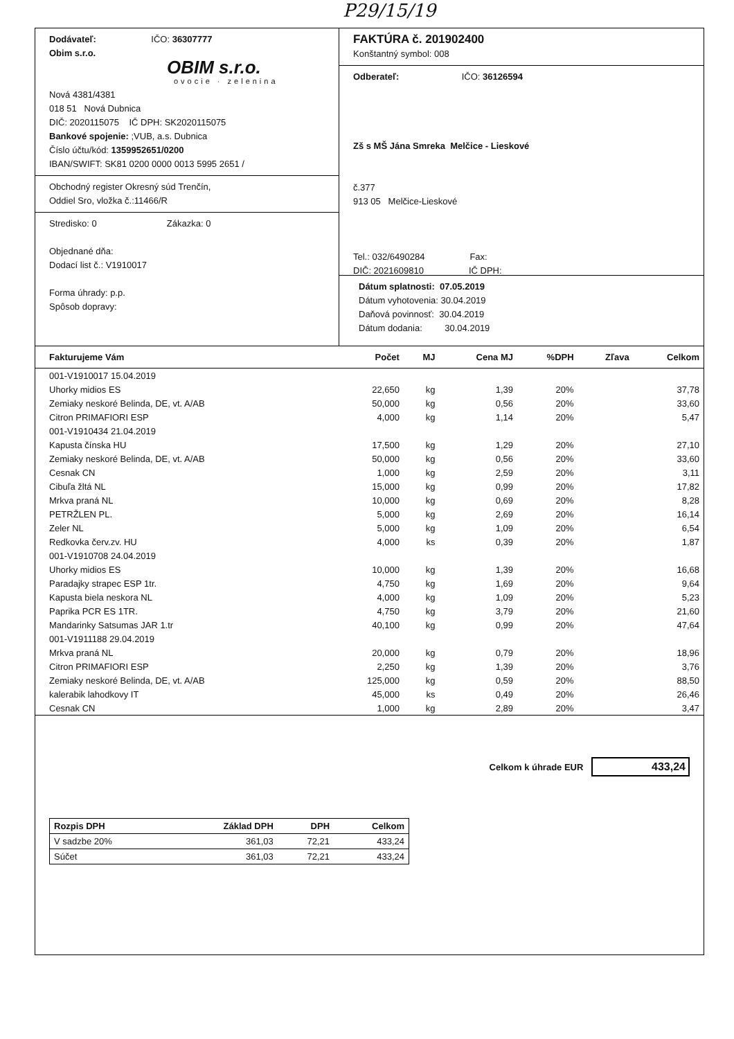P29/15/19
Dodávateľ: IČO: 36307777
Obim s.r.o.
OBIM s.r.o.
ovocie · zelenina
Nová 4381/4381
018 51 Nová Dubnica
DIČ: 2020115075 IČ DPH: SK2020115075
Bankové spojenie: ;VUB, a.s. Dubnica
Číslo účtu/kód: 1359952651/0200
IBAN/SWIFT: SK81 0200 0000 0013 5995 2651 /
Obchodný register Okresný súd Trenčín,
Oddiel Sro, vložka č.:11466/R
Stredisko: 0 Zákazka: 0
Objednané dňa:
Dodací list č.: V1910017
Forma úhrady: p.p.
Spôsob dopravy:
FAKTÚRA č. 201902400
Konštantný symbol: 008
Odberateľ: IČO: 36126594
Zš s MŠ Jána Smreka Melčice - Lieskové
č.377
913 05 Melčice-Lieskové
Tel.: 032/6490284 Fax:
DIČ: 2021609810 IČ DPH:
Dátum splatnosti: 07.05.2019
Dátum vyhotovenia: 30.04.2019
Daňová povinnosť: 30.04.2019
Dátum dodania: 30.04.2019
| Fakturujeme Vám | Počet | MJ | Cena MJ | %DPH | Zľava | Celkom |
| --- | --- | --- | --- | --- | --- | --- |
| 001-V1910017 15.04.2019 | | | | | | |
| Uhorky midios ES | 22,650 | kg | 1,39 | 20% | | 37,78 |
| Zemiaky neskoré Belinda, DE, vt. A/AB | 50,000 | kg | 0,56 | 20% | | 33,60 |
| Citron PRIMAFIORI ESP | 4,000 | kg | 1,14 | 20% | | 5,47 |
| 001-V1910434 21.04.2019 | | | | | | |
| Kapusta čínska HU | 17,500 | kg | 1,29 | 20% | | 27,10 |
| Zemiaky neskoré Belinda, DE, vt. A/AB | 50,000 | kg | 0,56 | 20% | | 33,60 |
| Cesnak CN | 1,000 | kg | 2,59 | 20% | | 3,11 |
| Cibuľa žltá NL | 15,000 | kg | 0,99 | 20% | | 17,82 |
| Mrkva praná NL | 10,000 | kg | 0,69 | 20% | | 8,28 |
| PETRŽLEN PL. | 5,000 | kg | 2,69 | 20% | | 16,14 |
| Zeler NL | 5,000 | kg | 1,09 | 20% | | 6,54 |
| Redkovka červ.zv. HU | 4,000 | ks | 0,39 | 20% | | 1,87 |
| 001-V1910708 24.04.2019 | | | | | | |
| Uhorky midios ES | 10,000 | kg | 1,39 | 20% | | 16,68 |
| Paradajky strapec ESP 1tr. | 4,750 | kg | 1,69 | 20% | | 9,64 |
| Kapusta biela neskora NL | 4,000 | kg | 1,09 | 20% | | 5,23 |
| Paprika PCR ES 1TR. | 4,750 | kg | 3,79 | 20% | | 21,60 |
| Mandarinky Satsumas JAR 1.tr | 40,100 | kg | 0,99 | 20% | | 47,64 |
| 001-V1911188 29.04.2019 | | | | | | |
| Mrkva praná NL | 20,000 | kg | 0,79 | 20% | | 18,96 |
| Citron PRIMAFIORI ESP | 2,250 | kg | 1,39 | 20% | | 3,76 |
| Zemiaky neskoré Belinda, DE, vt. A/AB | 125,000 | kg | 0,59 | 20% | | 88,50 |
| kalerabik lahodkovy IT | 45,000 | ks | 0,49 | 20% | | 26,46 |
| Cesnak CN | 1,000 | kg | 2,89 | 20% | | 3,47 |
Celkom k úhrade EUR 433,24
| Rozpis DPH | Základ DPH | DPH | Celkom |
| --- | --- | --- | --- |
| V sadzbe 20% | 361,03 | 72,21 | 433,24 |
| Súčet | 361,03 | 72,21 | 433,24 |